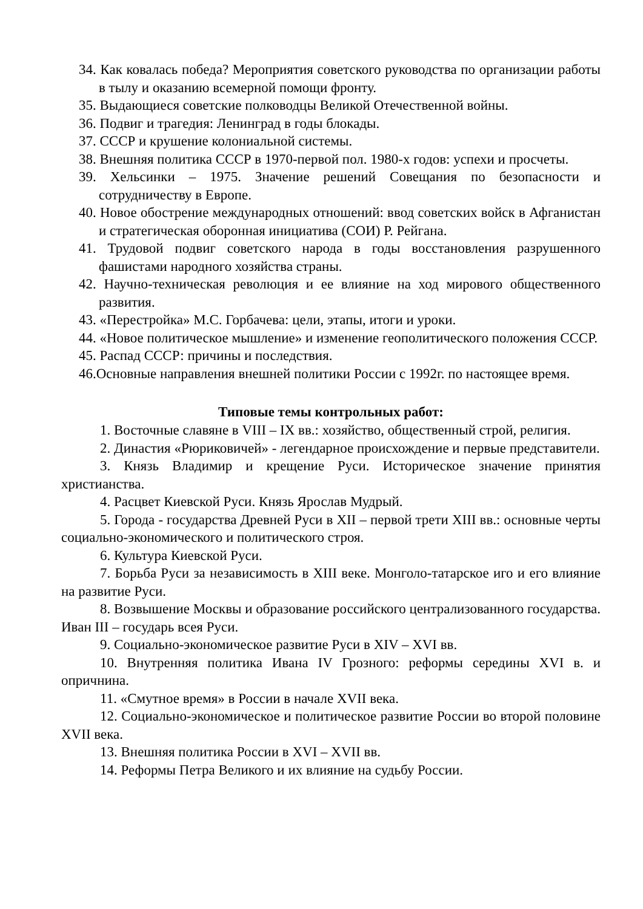34. Как ковалась победа? Мероприятия советского руководства по организации работы в тылу и оказанию всемерной помощи фронту.
35. Выдающиеся советские полководцы Великой Отечественной войны.
36. Подвиг и трагедия: Ленинград в годы блокады.
37. СССР и крушение колониальной системы.
38. Внешняя политика СССР в 1970-первой пол. 1980-х годов: успехи и просчеты.
39. Хельсинки – 1975. Значение решений Совещания по безопасности и сотрудничеству в Европе.
40. Новое обострение международных отношений: ввод советских войск в Афганистан и стратегическая оборонная инициатива (СОИ) Р. Рейгана.
41. Трудовой подвиг советского народа в годы восстановления разрушенного фашистами народного хозяйства страны.
42. Научно-техническая революция и ее влияние на ход мирового общественного развития.
43. «Перестройка» М.С. Горбачева: цели, этапы, итоги и уроки.
44. «Новое политическое мышление» и изменение геополитического положения СССР.
45. Распад СССР: причины и последствия.
46.Основные направления внешней политики России с 1992г. по настоящее время.
Типовые темы контрольных работ:
1. Восточные славяне в VIII – IX вв.: хозяйство, общественный строй, религия.
2. Династия «Рюриковичей» - легендарное происхождение и первые представители.
3. Князь Владимир и крещение Руси. Историческое значение принятия христианства.
4. Расцвет Киевской Руси. Князь Ярослав Мудрый.
5. Города - государства Древней Руси в XII – первой трети XIII вв.: основные черты социально-экономического и политического строя.
6. Культура Киевской Руси.
7. Борьба Руси за независимость в XIII веке. Монголо-татарское иго и его влияние на развитие Руси.
8. Возвышение Москвы и образование российского централизованного государства. Иван III – государь всея Руси.
9. Социально-экономическое развитие Руси в XIV – XVI вв.
10. Внутренняя политика Ивана IV Грозного: реформы середины XVI в. и опричнина.
11. «Смутное время» в России в начале XVII века.
12. Социально-экономическое и политическое развитие России во второй половине XVII века.
13. Внешняя политика России в XVI – XVII вв.
14. Реформы Петра Великого и их влияние на судьбу России.